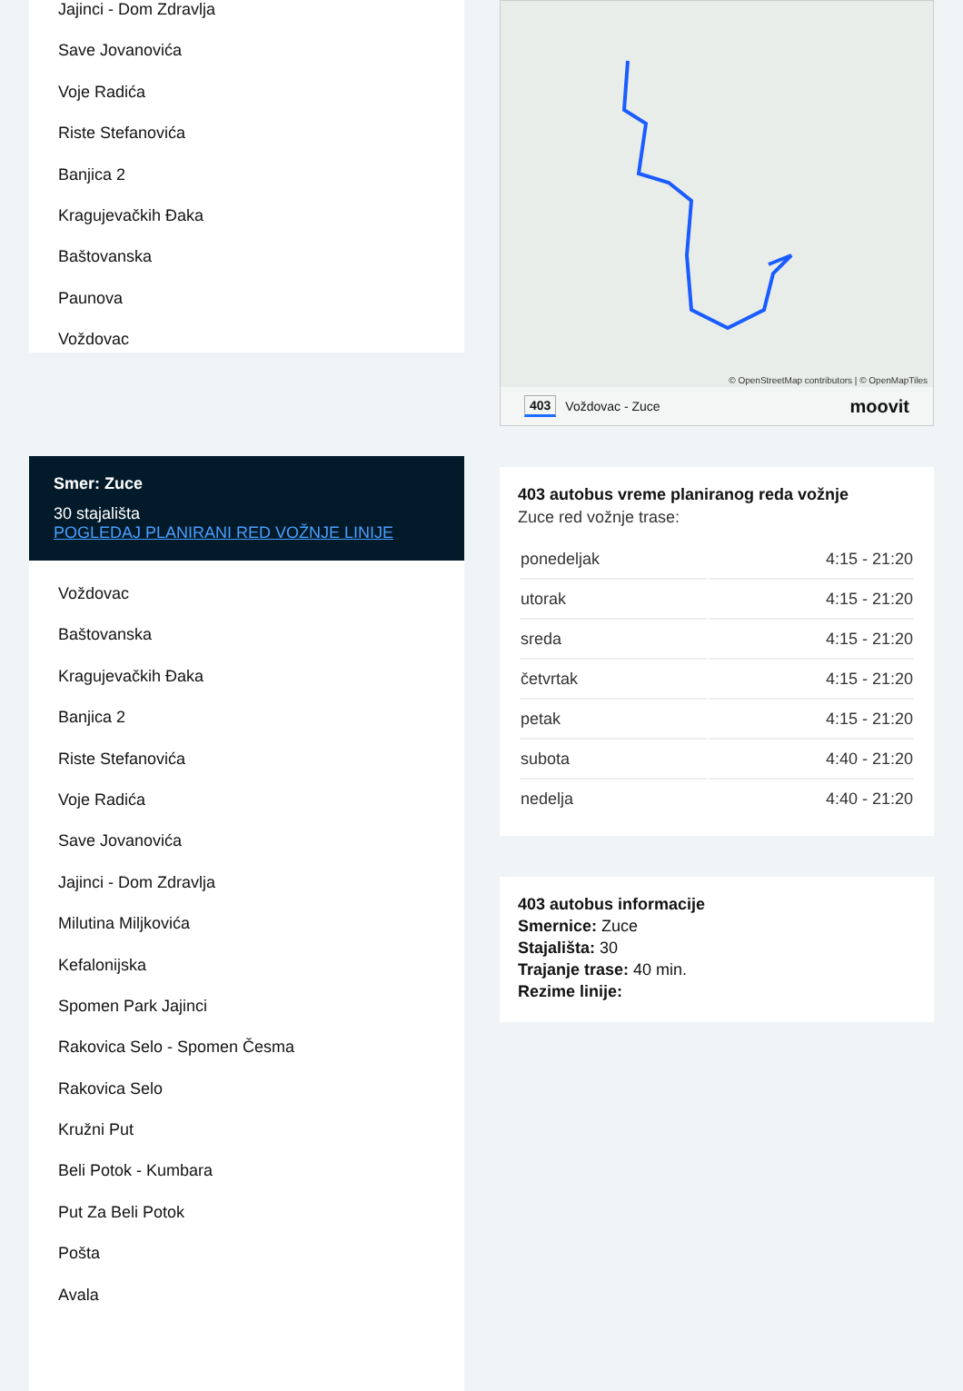Jajinci - Dom Zdravlja
Save Jovanovića
Voje Radića
Riste Stefanovića
Banjica 2
Kragujevačkih Đaka
Baštovanska
Paunova
Voždovac
Smer: Zuce
30 stajališta
POGLEDAJ PLANIRANI RED VOŽNJE LINIJE
Voždovac
Baštovanska
Kragujevačkih Đaka
Banjica 2
Riste Stefanovića
Voje Radića
Save Jovanovića
Jajinci - Dom Zdravlja
Milutina Miljkovića
Kefalonijska
Spomen Park Jajinci
Rakovica Selo - Spomen Česma
Rakovica Selo
Kružni Put
Beli Potok - Kumbara
Put Za Beli Potok
Pošta
Avala
© OpenStreetMap contributors | © OpenMapTiles
403 Voždovac - Zuce moovit
403 autobus vreme planiranog reda vožnje
Zuce red vožnje trase:
| ponedeljak | 4:15 - 21:20 |
| utorak | 4:15 - 21:20 |
| sreda | 4:15 - 21:20 |
| četvrtak | 4:15 - 21:20 |
| petak | 4:15 - 21:20 |
| subota | 4:40 - 21:20 |
| nedelja | 4:40 - 21:20 |
403 autobus informacije
Smernice: Zuce
Stajališta: 30
Trajanje trase: 40 min.
Rezime linije: